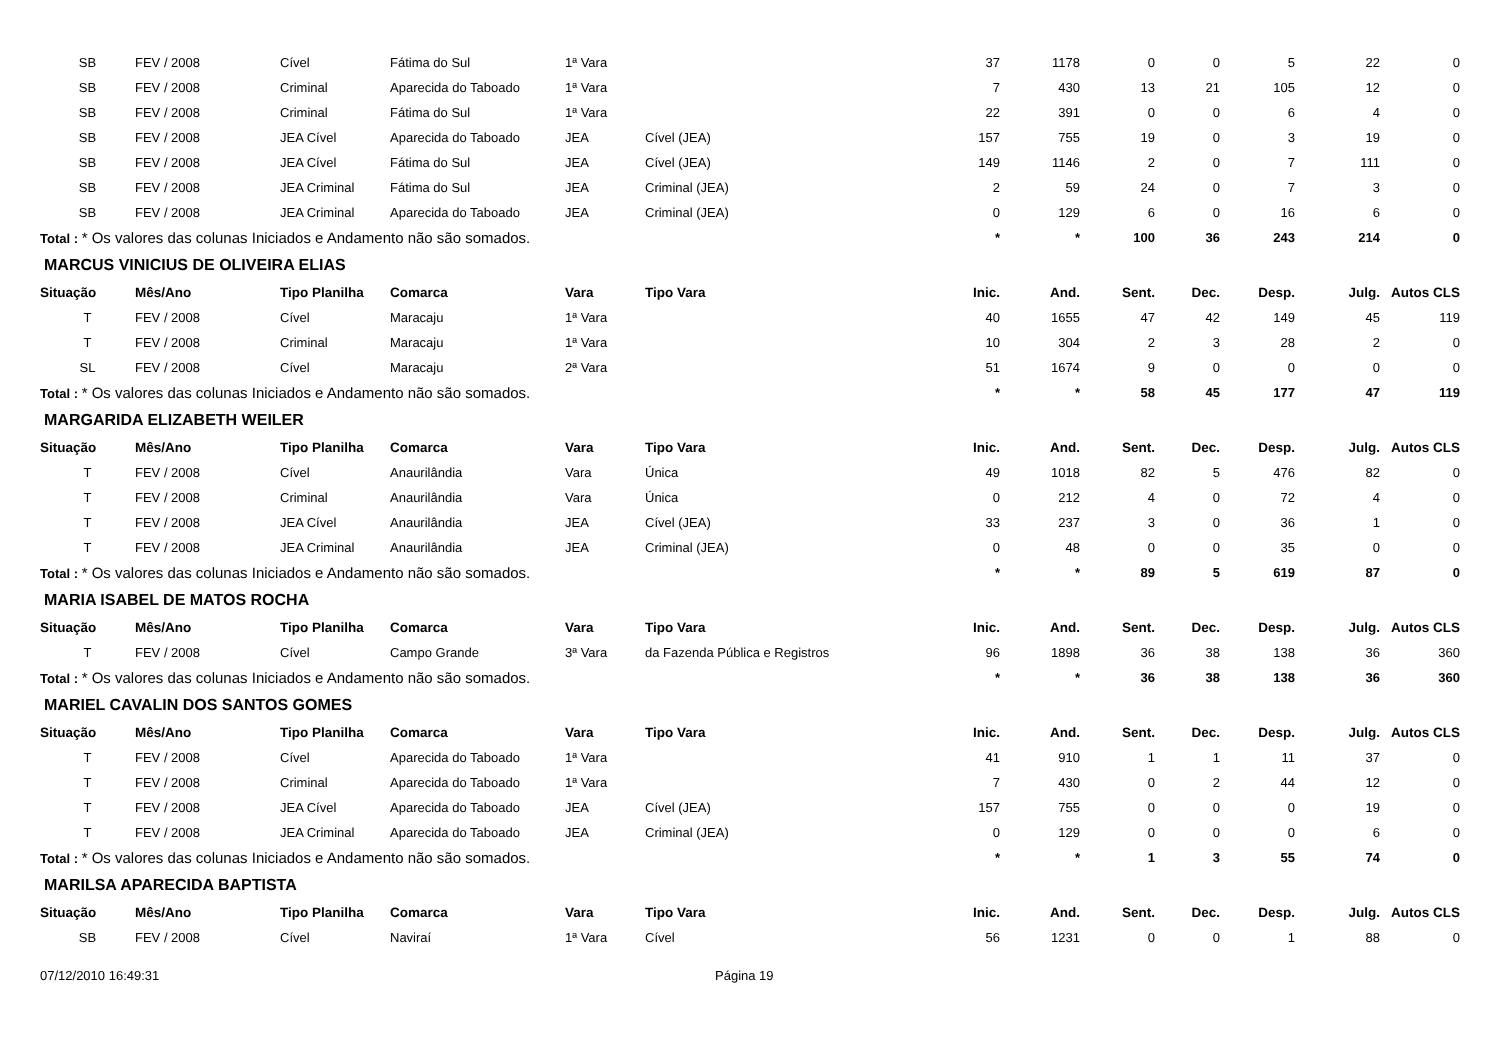| SB | FEV / 2008 | Cível | Fátima do Sul | 1ª Vara | | 37 | 1178 | 0 | 0 | 5 | 22 | 0 |
| SB | FEV / 2008 | Criminal | Aparecida do Taboado | 1ª Vara | | 7 | 430 | 13 | 21 | 105 | 12 | 0 |
| SB | FEV / 2008 | Criminal | Fátima do Sul | 1ª Vara | | 22 | 391 | 0 | 0 | 6 | 4 | 0 |
| SB | FEV / 2008 | JEA Cível | Aparecida do Taboado | JEA | Cível (JEA) | 157 | 755 | 19 | 0 | 3 | 19 | 0 |
| SB | FEV / 2008 | JEA Cível | Fátima do Sul | JEA | Cível (JEA) | 149 | 1146 | 2 | 0 | 7 | 111 | 0 |
| SB | FEV / 2008 | JEA Criminal | Fátima do Sul | JEA | Criminal (JEA) | 2 | 59 | 24 | 0 | 7 | 3 | 0 |
| SB | FEV / 2008 | JEA Criminal | Aparecida do Taboado | JEA | Criminal (JEA) | 0 | 129 | 6 | 0 | 16 | 6 | 0 |
| Total : * Os valores das colunas Iniciados e Andamento não são somados. | | | | | | * | * | 100 | 36 | 243 | 214 | 0 |
| MARCUS VINICIUS DE OLIVEIRA ELIAS | | | | | | | | | | | | |
| Situação | Mês/Ano | Tipo Planilha | Comarca | Vara | Tipo Vara | Inic. | And. | Sent. | Dec. | Desp. | Julg. | Autos CLS |
| T | FEV / 2008 | Cível | Maracaju | 1ª Vara | | 40 | 1655 | 47 | 42 | 149 | 45 | 119 |
| T | FEV / 2008 | Criminal | Maracaju | 1ª Vara | | 10 | 304 | 2 | 3 | 28 | 2 | 0 |
| SL | FEV / 2008 | Cível | Maracaju | 2ª Vara | | 51 | 1674 | 9 | 0 | 0 | 0 | 0 |
| Total : * Os valores das colunas Iniciados e Andamento não são somados. | | | | | | * | * | 58 | 45 | 177 | 47 | 119 |
| MARGARIDA ELIZABETH WEILER | | | | | | | | | | | | |
| Situação | Mês/Ano | Tipo Planilha | Comarca | Vara | Tipo Vara | Inic. | And. | Sent. | Dec. | Desp. | Julg. | Autos CLS |
| T | FEV / 2008 | Cível | Anaurilândia | Vara | Única | 49 | 1018 | 82 | 5 | 476 | 82 | 0 |
| T | FEV / 2008 | Criminal | Anaurilândia | Vara | Única | 0 | 212 | 4 | 0 | 72 | 4 | 0 |
| T | FEV / 2008 | JEA Cível | Anaurilândia | JEA | Cível (JEA) | 33 | 237 | 3 | 0 | 36 | 1 | 0 |
| T | FEV / 2008 | JEA Criminal | Anaurilândia | JEA | Criminal (JEA) | 0 | 48 | 0 | 0 | 35 | 0 | 0 |
| Total : * Os valores das colunas Iniciados e Andamento não são somados. | | | | | | * | * | 89 | 5 | 619 | 87 | 0 |
| MARIA ISABEL DE MATOS ROCHA | | | | | | | | | | | | |
| Situação | Mês/Ano | Tipo Planilha | Comarca | Vara | Tipo Vara | Inic. | And. | Sent. | Dec. | Desp. | Julg. | Autos CLS |
| T | FEV / 2008 | Cível | Campo Grande | 3ª Vara | da Fazenda Pública e Registros | 96 | 1898 | 36 | 38 | 138 | 36 | 360 |
| Total : * Os valores das colunas Iniciados e Andamento não são somados. | | | | | | * | * | 36 | 38 | 138 | 36 | 360 |
| MARIEL CAVALIN DOS SANTOS GOMES | | | | | | | | | | | | |
| Situação | Mês/Ano | Tipo Planilha | Comarca | Vara | Tipo Vara | Inic. | And. | Sent. | Dec. | Desp. | Julg. | Autos CLS |
| T | FEV / 2008 | Cível | Aparecida do Taboado | 1ª Vara | | 41 | 910 | 1 | 1 | 11 | 37 | 0 |
| T | FEV / 2008 | Criminal | Aparecida do Taboado | 1ª Vara | | 7 | 430 | 0 | 2 | 44 | 12 | 0 |
| T | FEV / 2008 | JEA Cível | Aparecida do Taboado | JEA | Cível (JEA) | 157 | 755 | 0 | 0 | 0 | 19 | 0 |
| T | FEV / 2008 | JEA Criminal | Aparecida do Taboado | JEA | Criminal (JEA) | 0 | 129 | 0 | 0 | 0 | 6 | 0 |
| Total : * Os valores das colunas Iniciados e Andamento não são somados. | | | | | | * | * | 1 | 3 | 55 | 74 | 0 |
| MARILSA APARECIDA BAPTISTA | | | | | | | | | | | | |
| Situação | Mês/Ano | Tipo Planilha | Comarca | Vara | Tipo Vara | Inic. | And. | Sent. | Dec. | Desp. | Julg. | Autos CLS |
| SB | FEV / 2008 | Cível | Naviraí | 1ª Vara | Cível | 56 | 1231 | 0 | 0 | 1 | 88 | 0 |
07/12/2010 16:49:31 Página 19